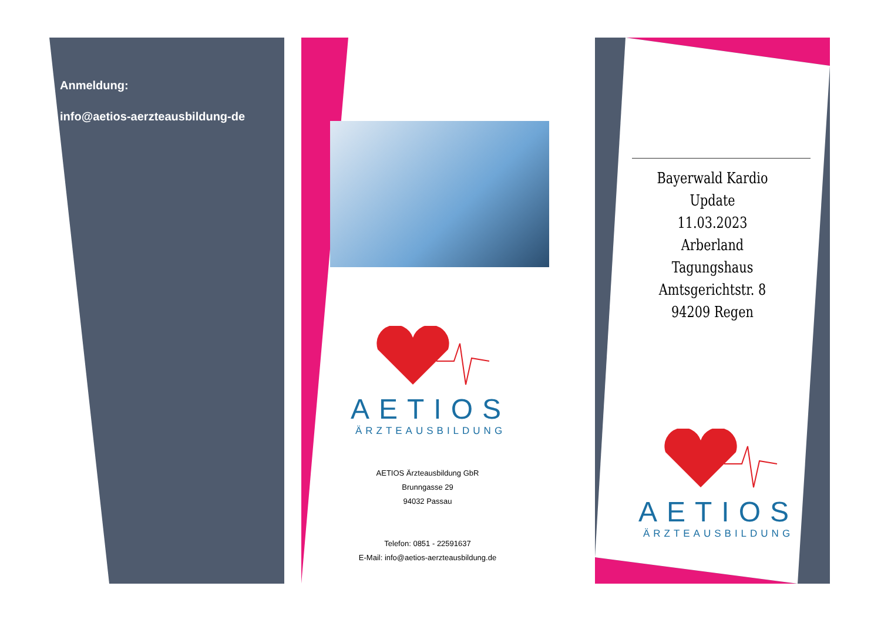Anmeldung:
info@aetios-aerzteausbildung-de
AETIOS
ÄRZTEAUSBILDUNG
AETIOS Ärzteausbildung GbR
Brunngasse 29
94032 Passau
Telefon: 0851 - 22591637
E-Mail: info@aetios-aerzteausbildung.de
Bayerwald Kardio Update
11.03.2023
Arberland
Tagungshaus
Amtsgerichtstr. 8
94209 Regen
AETIOS
ÄRZTEAUSBILDUNG